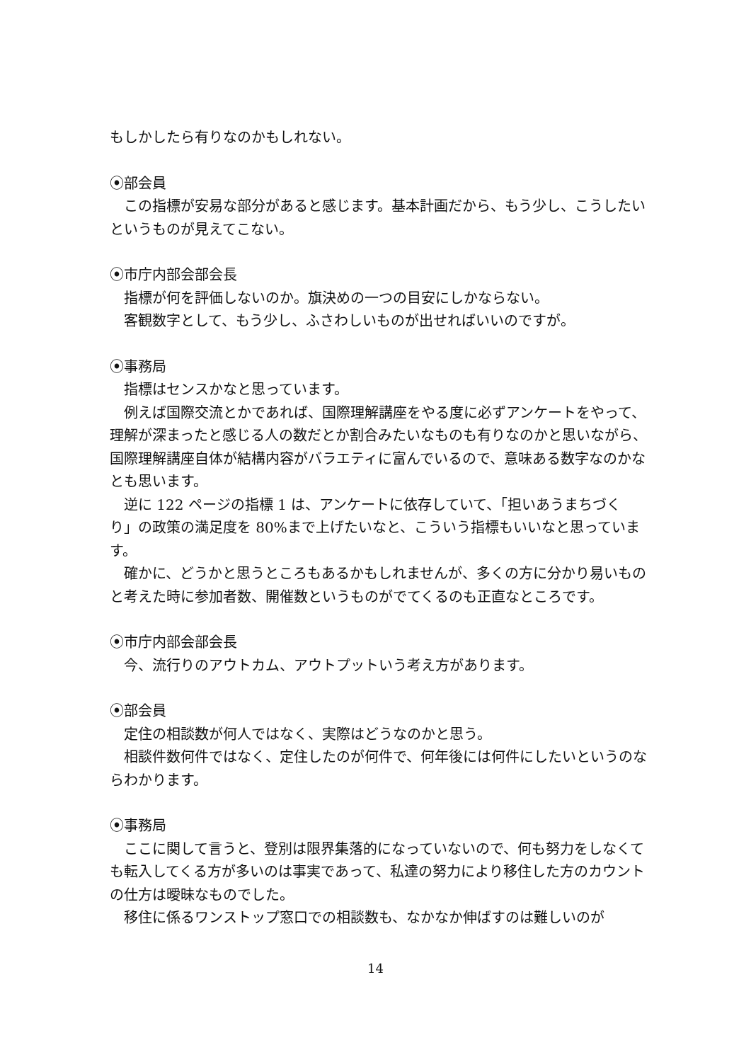もしかしたら有りなのかもしれない。
⦿部会員
この指標が安易な部分があると感じます。基本計画だから、もう少し、こうしたいというものが見えてこない。
⦿市庁内部会部会長
指標が何を評価しないのか。旗決めの一つの目安にしかならない。
客観数字として、もう少し、ふさわしいものが出せればいいのですが。
⦿事務局
指標はセンスかなと思っています。
例えば国際交流とかであれば、国際理解講座をやる度に必ずアンケートをやって、理解が深まったと感じる人の数だとか割合みたいなものも有りなのかと思いながら、国際理解講座自体が結構内容がバラエティに富んでいるので、意味ある数字なのかなとも思います。
逆に 122 ページの指標 1 は、アンケートに依存していて、「担いあうまちづくり」の政策の満足度を 80%まで上げたいなと、こういう指標もいいなと思っています。
確かに、どうかと思うところもあるかもしれませんが、多くの方に分かり易いものと考えた時に参加者数、開催数というものがでてくるのも正直なところです。
⦿市庁内部会部会長
今、流行りのアウトカム、アウトプットいう考え方があります。
⦿部会員
定住の相談数が何人ではなく、実際はどうなのかと思う。
相談件数何件ではなく、定住したのが何件で、何年後には何件にしたいというのならわかります。
⦿事務局
ここに関して言うと、登別は限界集落的になっていないので、何も努力をしなくても転入してくる方が多いのは事実であって、私達の努力により移住した方のカウントの仕方は曖昧なものでした。
移住に係るワンストップ窓口での相談数も、なかなか伸ばすのは難しいのが
14